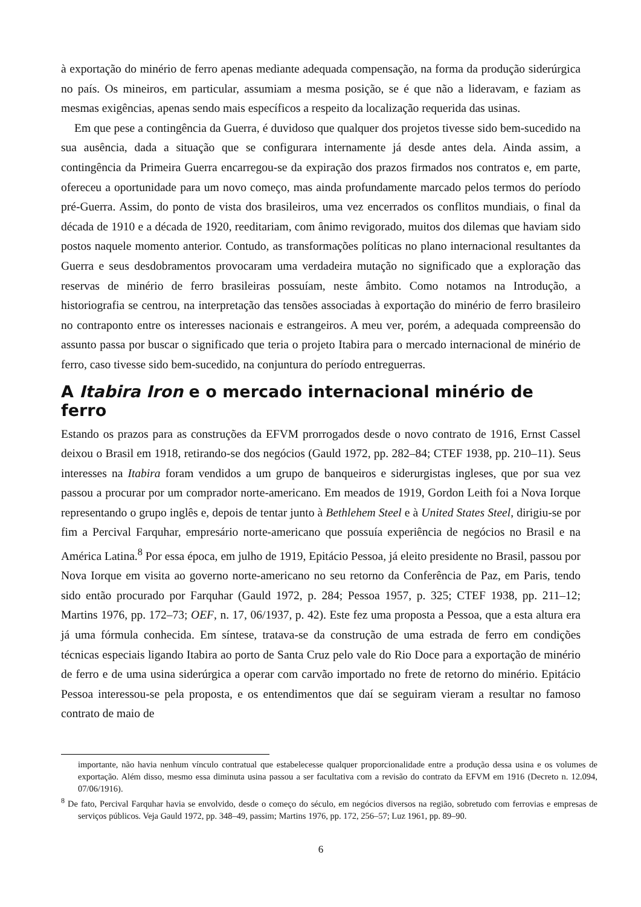à exportação do minério de ferro apenas mediante adequada compensação, na forma da produção siderúrgica no país. Os mineiros, em particular, assumiam a mesma posição, se é que não a lideravam, e faziam as mesmas exigências, apenas sendo mais específicos a respeito da localização requerida das usinas.
Em que pese a contingência da Guerra, é duvidoso que qualquer dos projetos tivesse sido bem-sucedido na sua ausência, dada a situação que se configurara internamente já desde antes dela. Ainda assim, a contingência da Primeira Guerra encarregou-se da expiração dos prazos firmados nos contratos e, em parte, ofereceu a oportunidade para um novo começo, mas ainda profundamente marcado pelos termos do período pré-Guerra. Assim, do ponto de vista dos brasileiros, uma vez encerrados os conflitos mundiais, o final da década de 1910 e a década de 1920, reeditariam, com ânimo revigorado, muitos dos dilemas que haviam sido postos naquele momento anterior. Contudo, as transformações políticas no plano internacional resultantes da Guerra e seus desdobramentos provocaram uma verdadeira mutação no significado que a exploração das reservas de minério de ferro brasileiras possuíam, neste âmbito. Como notamos na Introdução, a historiografia se centrou, na interpretação das tensões associadas à exportação do minério de ferro brasileiro no contraponto entre os interesses nacionais e estrangeiros. A meu ver, porém, a adequada compreensão do assunto passa por buscar o significado que teria o projeto Itabira para o mercado internacional de minério de ferro, caso tivesse sido bem-sucedido, na conjuntura do período entreguerras.
A Itabira Iron e o mercado internacional minério de ferro
Estando os prazos para as construções da EFVM prorrogados desde o novo contrato de 1916, Ernst Cassel deixou o Brasil em 1918, retirando-se dos negócios (Gauld 1972, pp. 282–84; CTEF 1938, pp. 210–11). Seus interesses na Itabira foram vendidos a um grupo de banqueiros e siderurgistas ingleses, que por sua vez passou a procurar por um comprador norte-americano. Em meados de 1919, Gordon Leith foi a Nova Iorque representando o grupo inglês e, depois de tentar junto à Bethlehem Steel e à United States Steel, dirigiu-se por fim a Percival Farquhar, empresário norte-americano que possuía experiência de negócios no Brasil e na América Latina.<sup>8</sup> Por essa época, em julho de 1919, Epitácio Pessoa, já eleito presidente no Brasil, passou por Nova Iorque em visita ao governo norte-americano no seu retorno da Conferência de Paz, em Paris, tendo sido então procurado por Farquhar (Gauld 1972, p. 284; Pessoa 1957, p. 325; CTEF 1938, pp. 211–12; Martins 1976, pp. 172–73; OEF, n. 17, 06/1937, p. 42). Este fez uma proposta a Pessoa, que a esta altura era já uma fórmula conhecida. Em síntese, tratava-se da construção de uma estrada de ferro em condições técnicas especiais ligando Itabira ao porto de Santa Cruz pelo vale do Rio Doce para a exportação de minério de ferro e de uma usina siderúrgica a operar com carvão importado no frete de retorno do minério. Epitácio Pessoa interessou-se pela proposta, e os entendimentos que daí se seguiram vieram a resultar no famoso contrato de maio de
importante, não havia nenhum vínculo contratual que estabelecesse qualquer proporcionalidade entre a produção dessa usina e os volumes de exportação. Além disso, mesmo essa diminuta usina passou a ser facultativa com a revisão do contrato da EFVM em 1916 (Decreto n. 12.094, 07/06/1916).
<sup>8</sup> De fato, Percival Farquhar havia se envolvido, desde o começo do século, em negócios diversos na região, sobretudo com ferrovias e empresas de serviços públicos. Veja Gauld 1972, pp. 348–49, passim; Martins 1976, pp. 172, 256–57; Luz 1961, pp. 89–90.
6